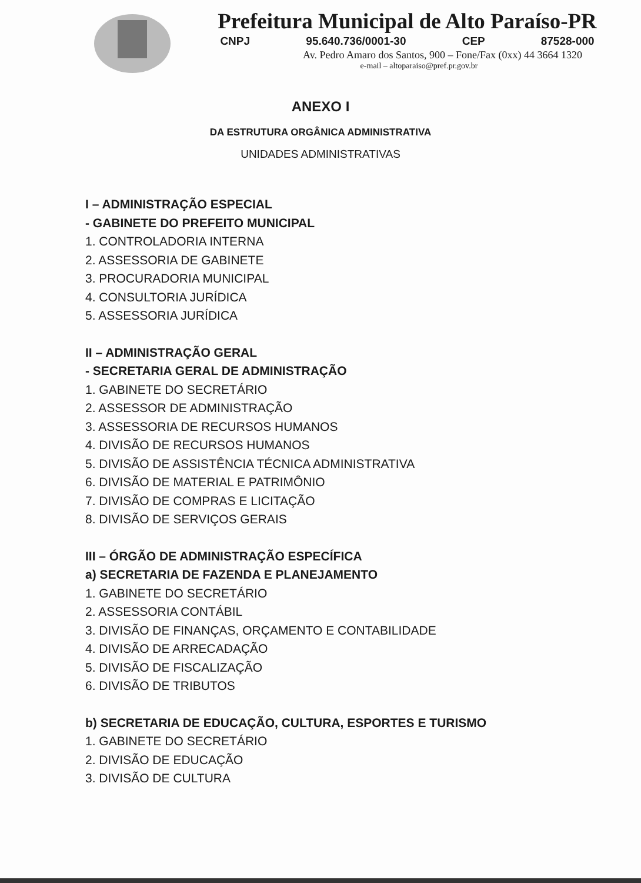Prefeitura Municipal de Alto Paraíso-PR
CNPJ 95.640.736/0001-30 CEP 87528-000
Av. Pedro Amaro dos Santos, 900 – Fone/Fax (0xx) 44 3664 1320
e-mail – altoparaiso@pref.pr.gov.br
ANEXO I
DA ESTRUTURA ORGÂNICA ADMINISTRATIVA
UNIDADES ADMINISTRATIVAS
I – ADMINISTRAÇÃO ESPECIAL
- GABINETE DO PREFEITO MUNICIPAL
1. CONTROLADORIA INTERNA
2. ASSESSORIA DE GABINETE
3. PROCURADORIA MUNICIPAL
4. CONSULTORIA JURÍDICA
5. ASSESSORIA JURÍDICA
II – ADMINISTRAÇÃO GERAL
- SECRETARIA GERAL DE ADMINISTRAÇÃO
1. GABINETE DO SECRETÁRIO
2. ASSESSOR DE ADMINISTRAÇÃO
3. ASSESSORIA DE RECURSOS HUMANOS
4. DIVISÃO DE RECURSOS HUMANOS
5. DIVISÃO DE ASSISTÊNCIA TÉCNICA ADMINISTRATIVA
6. DIVISÃO DE MATERIAL E PATRIMÔNIO
7. DIVISÃO DE COMPRAS E LICITAÇÃO
8. DIVISÃO DE SERVIÇOS GERAIS
III – ÓRGÃO DE ADMINISTRAÇÃO ESPECÍFICA
a) SECRETARIA DE FAZENDA E PLANEJAMENTO
1. GABINETE DO SECRETÁRIO
2. ASSESSORIA CONTÁBIL
3. DIVISÃO DE FINANÇAS, ORÇAMENTO E CONTABILIDADE
4. DIVISÃO DE ARRECADAÇÃO
5. DIVISÃO DE FISCALIZAÇÃO
6. DIVISÃO DE TRIBUTOS
b) SECRETARIA DE EDUCAÇÃO, CULTURA, ESPORTES E TURISMO
1. GABINETE DO SECRETÁRIO
2. DIVISÃO DE EDUCAÇÃO
3. DIVISÃO DE CULTURA